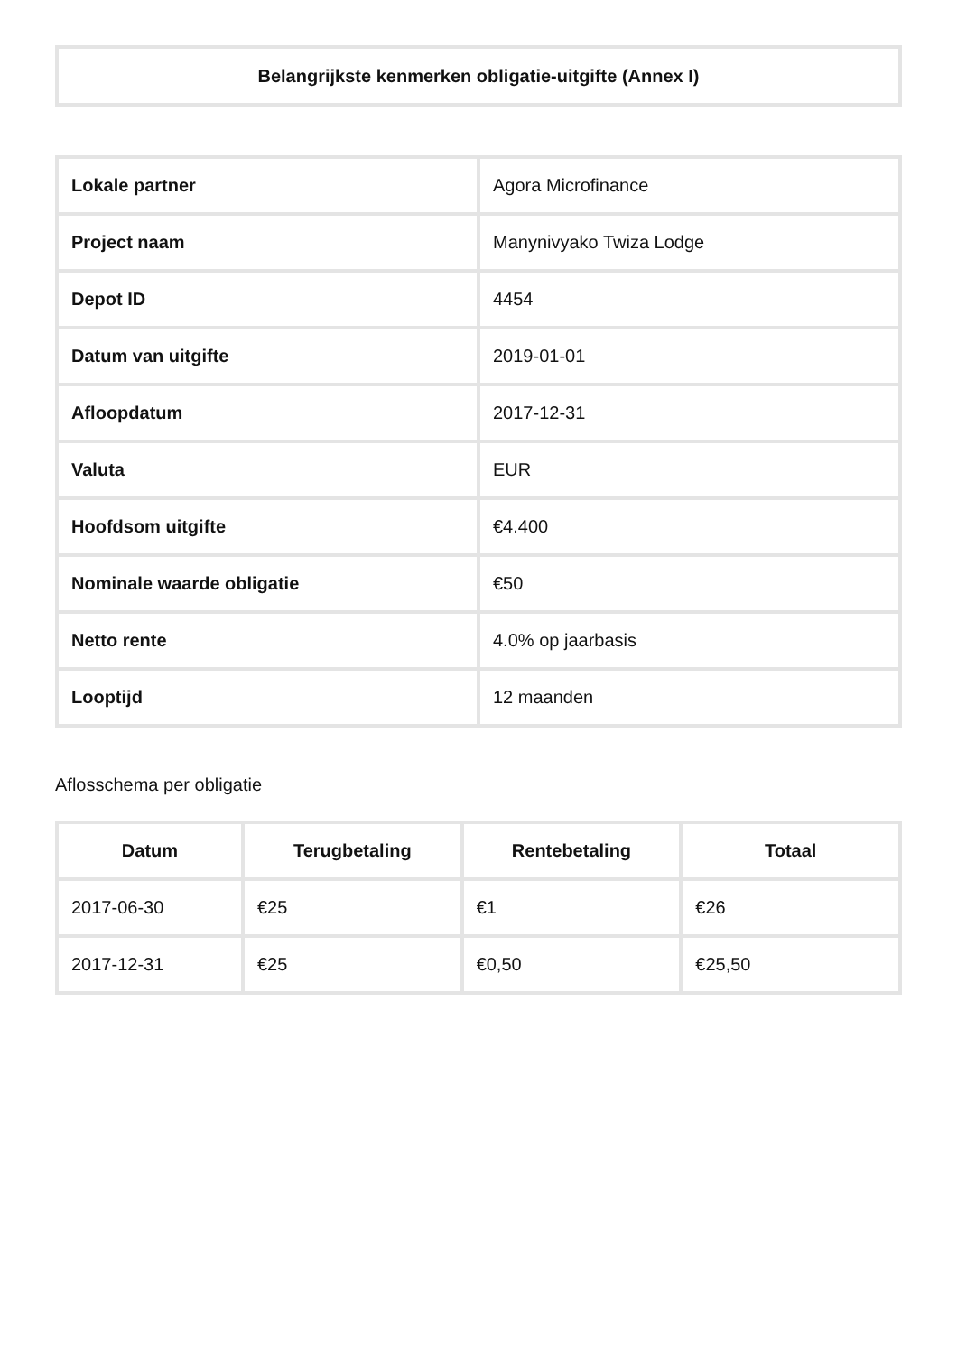Belangrijkste kenmerken obligatie-uitgifte (Annex I)
| Lokale partner | Agora Microfinance |
| Project naam | Manynivyako Twiza Lodge |
| Depot ID | 4454 |
| Datum van uitgifte | 2019-01-01 |
| Afloopdatum | 2017-12-31 |
| Valuta | EUR |
| Hoofdsom uitgifte | €4.400 |
| Nominale waarde obligatie | €50 |
| Netto rente | 4.0% op jaarbasis |
| Looptijd | 12 maanden |
Aflosschema per obligatie
| Datum | Terugbetaling | Rentebetaling | Totaal |
| --- | --- | --- | --- |
| 2017-06-30 | €25 | €1 | €26 |
| 2017-12-31 | €25 | €0,50 | €25,50 |